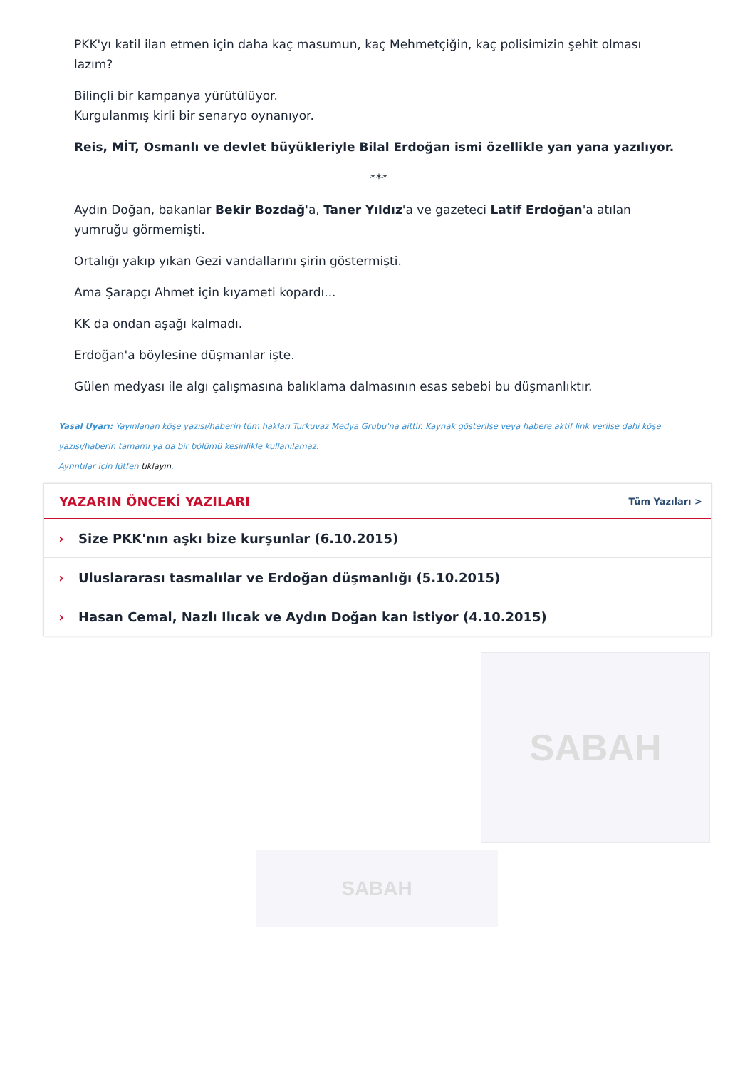PKK'yı katil ilan etmen için daha kaç masumun, kaç Mehmetçiğin, kaç polisimizin şehit olması lazım?
Bilinçli bir kampanya yürütülüyor.
Kurgulanmış kirli bir senaryo oynanıyor.
Reis, MİT, Osmanlı ve devlet büyükleriyle Bilal Erdoğan ismi özellikle yan yana yazılıyor.
***
Aydın Doğan, bakanlar Bekir Bozdağ'a, Taner Yıldız'a ve gazeteci Latif Erdoğan'a atılan yumruğu görmemişti.
Ortalığı yakıp yıkan Gezi vandallarını şirin göstermişti.
Ama Şarapçı Ahmet için kıyameti kopardı...
KK da ondan aşağı kalmadı.
Erdoğan'a böylesine düşmanlar işte.
Gülen medyası ile algı çalışmasına balıklama dalmasının esas sebebi bu düşmanlıktır.
Yasal Uyarı: Yayınlanan köşe yazısı/haberin tüm hakları Turkuvaz Medya Grubu'na aittir. Kaynak gösterilse veya habere aktif link verilse dahi köşe yazısı/haberin tamamı ya da bir bölümü kesinlikle kullanılamaz.
Ayrıntılar için lütfen tıklayın.
YAZARIN ÖNCEKİ YAZILARI
Tüm Yazıları >
› Size PKK'nın aşkı bize kurşunlar (6.10.2015)
› Uluslararası tasmalılar ve Erdoğan düşmanlığı (5.10.2015)
› Hasan Cemal, Nazlı Ilıcak ve Aydın Doğan kan istiyor (4.10.2015)
SABAH
SABAH